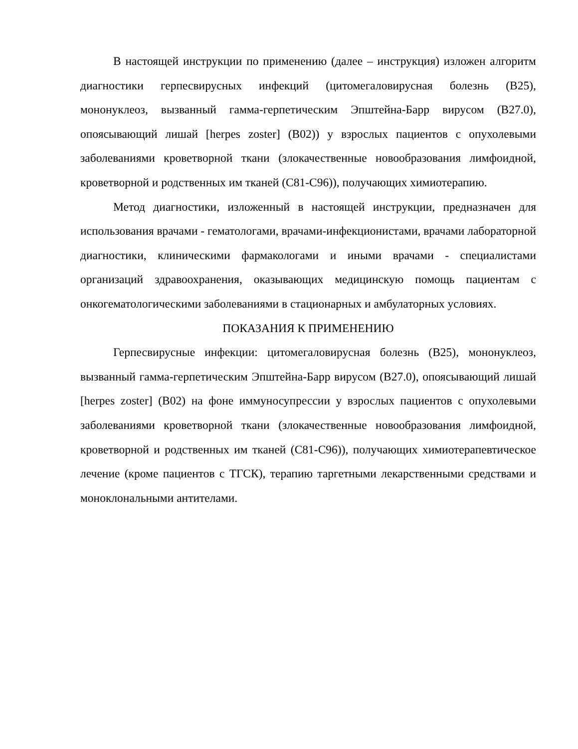В настоящей инструкции по применению (далее – инструкция) изложен алгоритм диагностики герпесвирусных инфекций (цитомегаловирусная болезнь (B25), мононуклеоз, вызванный гамма-герпетическим Эпштейна-Барр вирусом (B27.0), опоясывающий лишай [herpes zoster] (B02)) у взрослых пациентов с опухолевыми заболеваниями кроветворной ткани (злокачественные новообразования лимфоидной, кроветворной и родственных им тканей (C81-C96)), получающих химиотерапию.
Метод диагностики, изложенный в настоящей инструкции, предназначен для использования врачами - гематологами, врачами-инфекционистами, врачами лабораторной диагностики, клиническими фармакологами и иными врачами - специалистами организаций здравоохранения, оказывающих медицинскую помощь пациентам с онкогематологическими заболеваниями в стационарных и амбулаторных условиях.
ПОКАЗАНИЯ К ПРИМЕНЕНИЮ
Герпесвирусные инфекции: цитомегаловирусная болезнь (B25), мононуклеоз, вызванный гамма-герпетическим Эпштейна-Барр вирусом (B27.0), опоясывающий лишай [herpes zoster] (B02) на фоне иммуносупрессии у взрослых пациентов с опухолевыми заболеваниями кроветворной ткани (злокачественные новообразования лимфоидной, кроветворной и родственных им тканей (C81-C96)), получающих химиотерапевтическое лечение (кроме пациентов с ТГСК), терапию таргетными лекарственными средствами и моноклональными антителами.